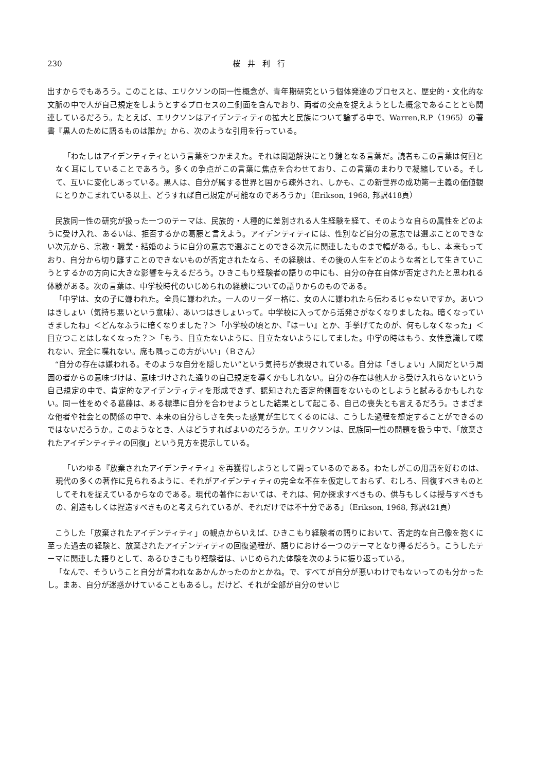230 桜井利行
出すからでもあろう。このことは、エリクソンの同一性概念が、青年期研究という個体発達のプロセスと、歴史的・文化的な文脈の中で人が自己規定をしようとするプロセスの二側面を含んでおり、両者の交点を捉えようとした概念であることとも関連しているだろう。たとえば、エリクソンはアイデンティティの拡大と民族について論ずる中で、Warren,R.P（1965）の著書『黒人のために語るものは誰か』から、次のような引用を行っている。
「わたしはアイデンティティという言葉をつかまえた。それは問題解決にとり鍵となる言葉だ。読者もこの言葉は何回となく耳にしていることであろう。多くの争点がこの言葉に焦点を合わせており、この言葉のまわりで凝縮している。そして、互いに変化しあっている。黒人は、自分が属する世界と国から疎外され、しかも、この新世界の成功第一主義の価値観にとりかこまれている以上、どうすれば自己規定が可能なのであろうか」（Erikson, 1968, 邦訳418頁）
民族同一性の研究が扱った一つのテーマは、民族的・人種的に差別される人生経験を経て、そのような自らの属性をどのように受け入れ、あるいは、拒否するかの葛藤と言えよう。アイデンティティには、性別など自分の意志では選ぶことのできない次元から、宗教・職業・結婚のように自分の意志で選ぶことのできる次元に関連したものまで幅がある。もし、本来もっており、自分から切り離すことのできないものが否定されたなら、その経験は、その後の人生をどのような者として生きていこうとするかの方向に大きな影響を与えるだろう。ひきこもり経験者の語りの中にも、自分の存在自体が否定されたと思われる体験がある。次の言葉は、中学校時代のいじめられの経験についての語りからのものである。
「中学は、女の子に嫌われた。全員に嫌われた。一人のリーダー格に、女の人に嫌われたら伝わるじゃないですか。あいつはきしょい（気持ち悪いという意味）、あいつはきしょいって。中学校に入ってから活発さがなくなりましたね。暗くなっていきましたね」＜どんなふうに暗くなりました？＞「小学校の頃とか、『はーい』とか、手挙げてたのが、何もしなくなった」＜目立つことはしなくなった？＞「もう、目立たないように、目立たないようにしてました。中学の時はもう、女性意識して喋れない、完全に喋れない。席も隅っこの方がいい」（Ｂさん）
“自分の存在は嫌われる。そのような自分を隠したい”という気持ちが表現されている。自分は「きしょい」人間だという周囲の者からの意味づけは、意味づけされた通りの自己規定を導くかもしれない。自分の存在は他人から受け入れらないという自己規定の中で、肯定的なアイデンティティを形成できず、認知された否定的側面をないものとしようと試みるかもしれない。同一性をめぐる葛藤は、ある標準に自分を合わせようとした結果として起こる、自己の喪失とも言えるだろう。さまざまな他者や社会との関係の中で、本来の自分らしさを失った感覚が生じてくるのには、こうした過程を想定することができるのではないだろうか。このようなとき、人はどうすればよいのだろうか。エリクソンは、民族同一性の問題を扱う中で、「放棄されたアイデンティティの回復」という見方を提示している。
「いわゆる『放棄されたアイデンティティ』を再獲得しようとして闘っているのである。わたしがこの用語を好むのは、現代の多くの著作に見られるように、それがアイデンティティの完全な不在を仮定しておらず、むしろ、回復すべきものとしてそれを捉えているからなのである。現代の著作においては、それは、何か探求すべきもの、供与もしくは授与すべきもの、創造もしくは捏造すべきものと考えられているが、それだけでは不十分である」（Erikson, 1968, 邦訳421頁）
こうした「放棄されたアイデンティティ」の観点からいえば、ひきこもり経験者の語りにおいて、否定的な自己像を抱くに至った過去の経験と、放棄されたアイデンティティの回復過程が、語りにおける一つのテーマとなり得るだろう。こうしたテーマに関連した語りとして、あるひきこもり経験者は、いじめられた体験を次のように振り返っている。
「なんで、そういうこと自分が言われなあかんかったのかとかね。で、すべてが自分が悪いわけでもないってのも分かったし。まあ、自分が迷惑かけていることもあるし。だけど、それが全部が自分のせいじ